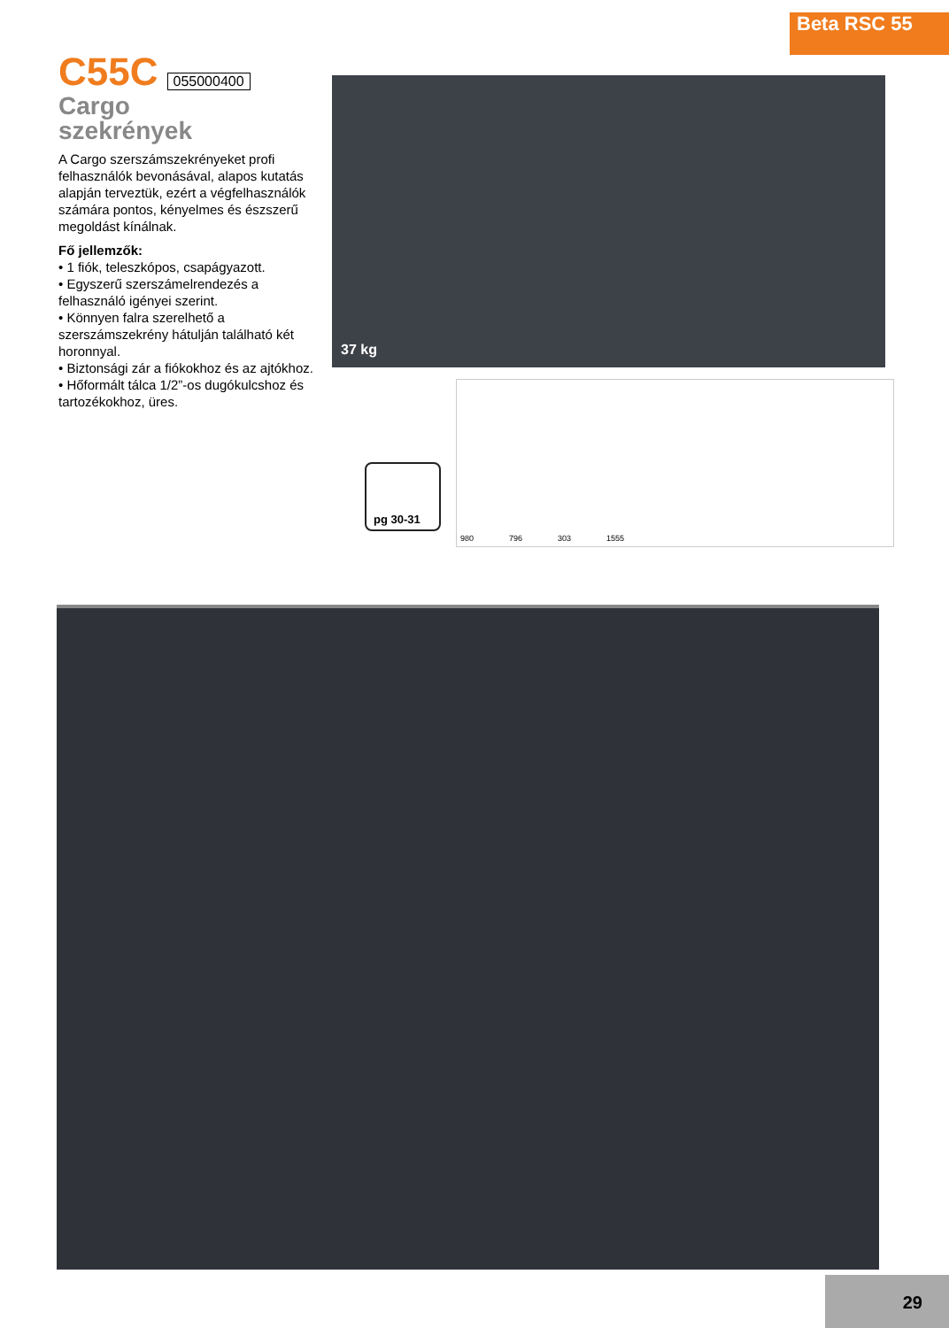Beta RSC 55
C55C
055000400
Cargo
szekrények
A Cargo szerszámszekrényeket profi felhasználók bevonásával, alapos kutatás alapján terveztük, ezért a végfelhasználók számára pontos, kényelmes és észszerű megoldást kínálnak.
Fő jellemzők:
• 1 fiók, teleszkópos, csapágyazott.
• Egyszerű szerszámelrendezés a felhasználó igényei szerint.
• Könnyen falra szerelhető a szerszámszekrény hátulján található két horonnyal.
• Biztonsági zár a fiókokhoz és az ajtókhoz.
• Hőformált tálca 1/2”-os dugókulcshoz és tartozékokhoz, üres.
37 kg
pg 30-31
980 796 303 1555
29